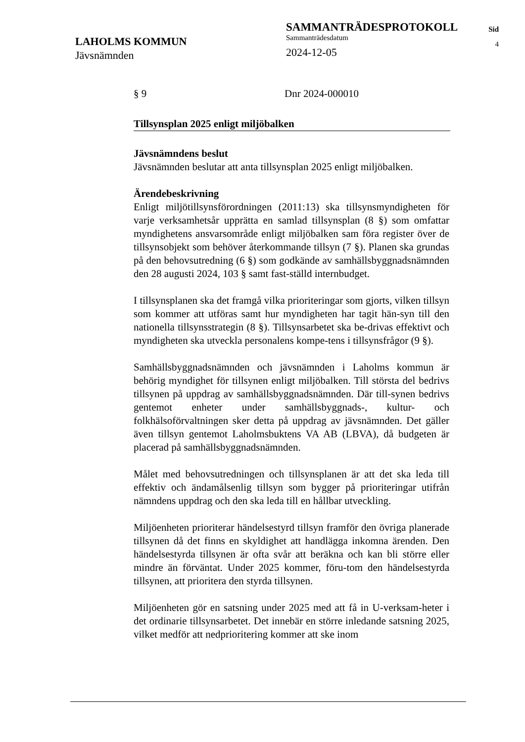LAHOLMS KOMMUN
Jävsnämnden
SAMMANTRÄDESPROTOKOLL
Sammanträdesdatum
2024-12-05
Sid
4
§ 9 Dnr 2024-000010
Tillsynsplan 2025 enligt miljöbalken
Jävsnämndens beslut
Jävsnämnden beslutar att anta tillsynsplan 2025 enligt miljöbalken.
Ärendebeskrivning
Enligt miljötillsynsförordningen (2011:13) ska tillsynsmyndigheten för varje verksamhetsår upprätta en samlad tillsynsplan (8 §) som omfattar myndighetens ansvarsområde enligt miljöbalken sam föra register över de tillsynsobjekt som behöver återkommande tillsyn (7 §). Planen ska grundas på den behovsutredning (6 §) som godkände av samhällsbyggnadsnämnden den 28 augusti 2024, 103 § samt fast-ställd internbudget.
I tillsynsplanen ska det framgå vilka prioriteringar som gjorts, vilken tillsyn som kommer att utföras samt hur myndigheten har tagit hän-syn till den nationella tillsynsstrategin (8 §). Tillsynsarbetet ska be-drivas effektivt och myndigheten ska utveckla personalens kompe-tens i tillsynsfrågor (9 §).
Samhällsbyggnadsnämnden och jävsnämnden i Laholms kommun är behörig myndighet för tillsynen enligt miljöbalken. Till största del bedrivs tillsynen på uppdrag av samhällsbyggnadsnämnden. Där till-synen bedrivs gentemot enheter under samhällsbyggnads-, kultur- och folkhälsoförvaltningen sker detta på uppdrag av jävsnämnden. Det gäller även tillsyn gentemot Laholmsbuktens VA AB (LBVA), då budgeten är placerad på samhällsbyggnadsnämnden.
Målet med behovsutredningen och tillsynsplanen är att det ska leda till effektiv och ändamålsenlig tillsyn som bygger på prioriteringar utifrån nämndens uppdrag och den ska leda till en hållbar utveckling.
Miljöenheten prioriterar händelsestyrd tillsyn framför den övriga planerade tillsynen då det finns en skyldighet att handlägga inkomna ärenden. Den händelsestyrda tillsynen är ofta svår att beräkna och kan bli större eller mindre än förväntat. Under 2025 kommer, föru-tom den händelsestyrda tillsynen, att prioritera den styrda tillsynen.
Miljöenheten gör en satsning under 2025 med att få in U-verksam-heter i det ordinarie tillsynsarbetet. Det innebär en större inledande satsning 2025, vilket medför att nedprioritering kommer att ske inom